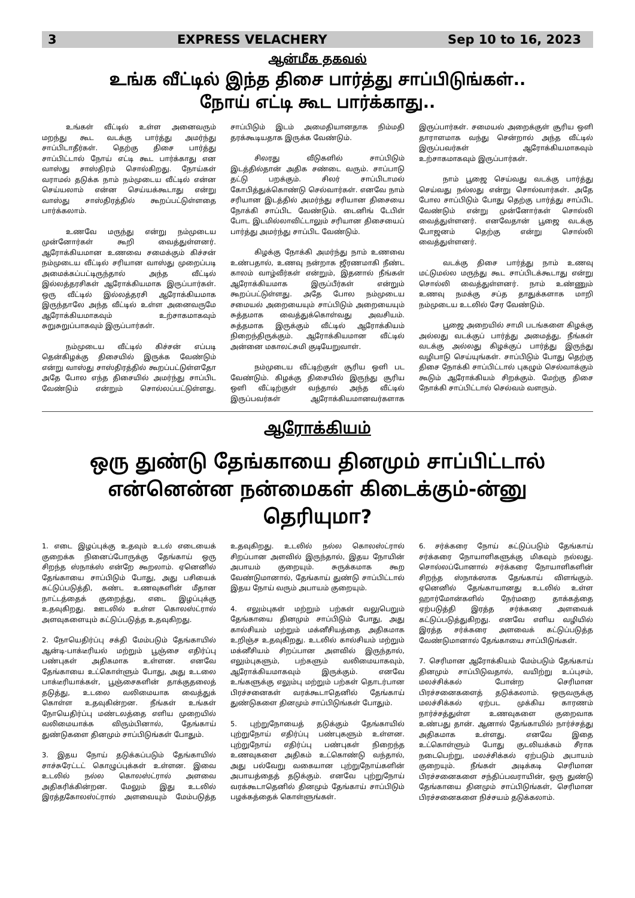3 EXPRESS VELACHERY Sep 10 to 16, 2023
ஆன்மீக தகவல்
உங்க வீட்டில் இந்த திசை பார்த்து சாப்பிடுங்கள்..
நோய் எட்டி கூட பார்க்காது..
உங்கள் வீட்டில் உள்ள அனைவரும் மறந்து கூட வடக்கு பார்த்து அமர்ந்து சாப்பிடாதீர்கள். தெற்கு திசை பார்த்து சாப்பிட்டால் நோய் எட்டி கூட பார்க்காது என வாஸ்து சாஸ்திரம் சொல்கிறது. நோய்கள் வராமல் தடுக்க நாம் நம்முடைய வீட்டில் என்ன செய்யலாம் என்ன செய்யக்கூடாது என்று வாஸ்து சாஸ்திரத்தில் கூறப்பட்டுள்ளதை பார்க்கலாம்.
உணவே மருந்து என்று நம்முடைய முன்னோர்கள் கூறி வைத்துள்ளனர். ஆரோக்கியமான உணவை சமைக்கும் கிச்சன் நம்முடைய வீட்டில் சரியான வாஸ்து முறைப்படி அமைக்கப்பட்டிருந்தால் அந்த வீட்டில் இல்லத்தரசிகள் ஆரோக்கியமாக இருப்பார்கள். ஒரு வீட்டில் இல்லத்தரசி ஆரோக்கியமாக இருந்தாலே அந்த வீட்டில் உள்ள அனைவருமே ஆரோக்கியமாகவும் உற்சாகமாகவும் சுறுசுறுப்பாகவும் இருப்பார்கள்.
நம்முடைய வீட்டில் கிச்சன் எப்படி தென்கிழக்கு திசையில் இருக்க வேண்டும் என்று வாஸ்து சாஸ்திரத்தில் கூறப்பட்டுள்ளதோ அதே போல எந்த திசையில் அமர்ந்து சாப்பிட வேண்டும் என்றும் சொல்லப்பட்டுள்ளது. சாப்பிடும் இடம் அமைதியானதாக நிம்மதி தரக்கூடியதாக இருக்க வேண்டும்.
சிலரது வீடுகளில் சாப்பிடும் இடத்தில்தான் அதிக சண்டை வரும். சாப்பாடு தட்டு பறக்கும். சிலர் சாப்பிடாமல் கோபித்துக்கொண்டு செல்வார்கள். எனவே நாம் சரியான இடத்தில் அமர்ந்து சரியான திசையை நோக்கி சாப்பிட வேண்டும். டைனிங் டேபிள் போட இடமில்லாவிட்டாலும் சரியான திசையைப் பார்த்து அமர்ந்து சாப்பிட வேண்டும்.
கிழக்கு நோக்கி அமர்ந்து நாம் உணவை உண்பதால், உணவு நன்றாக ஜீரணமாகி நீண்ட காலம் வாழ்வீர்கள் என்றும், இதனால் நீங்கள் ஆரோக்கியமாக இருப்பீர்கள் என்றும் கூறப்பட்டுள்ளது. அதே போல நம்முடைய சமையல் அறையையும் சாப்பிடும் அறையையும் சுத்தமாக வைத்துக்கொள்வது அவசியம். சுத்தமாக இருக்கும் வீட்டில் ஆரோக்கியம் நிறைந்திருக்கும். ஆரோக்கியமான வீட்டில் அன்னை மகாலட்சுமி குடியேறுவாள்.
நம்முடைய வீட்டிற்குள் சூரிய ஒளி பட வேண்டும். கிழக்கு திசையில் இருந்து சூரிய ஒளி வீட்டிற்குள் வந்தால் அந்த வீட்டில் இருப்பவர்கள் ஆரோக்கியமானவர்களாக இருப்பார்கள். சமையல் அறைக்குள் சூரிய ஒளி தாராளமாக வந்து சென்றால் அந்த வீட்டில் இருப்பவர்கள் ஆரோக்கியமாகவும் உற்சாகமாகவும் இருப்பார்கள்.
நாம் பூஜை செய்வது வடக்கு பார்த்து செய்வது நல்லது என்று சொல்வார்கள். அதே போல சாப்பிடும் போது தெற்கு பார்த்து சாப்பிட வேண்டும் என்று முன்னோர்கள் சொல்லி வைத்துள்ளனர். எனவேதான் பூஜை வடக்கு போஜனம் தெற்கு என்று சொல்லி வைத்துள்ளனர்.
வடக்கு திசை பார்த்து நாம் உணவு மட்டுமல்ல மருந்து கூட சாப்பிடக்கூடாது என்று சொல்லி வைத்துள்ளனர். நாம் உண்ணும் உணவு நமக்கு சப்த தாதுக்களாக மாறி நம்முடைய உடலில் சேர வேண்டும்.
பூஜை அறையில் சாமி படங்களை கிழக்கு அல்லது வடக்குப் பார்த்து அமைத்து, நீங்கள் வடக்கு அல்லது கிழக்குப் பார்த்து இருந்து வழிபாடு செய்யுங்கள். சாப்பிடும் போது தெற்கு திசை நோக்கி சாப்பிட்டால் புகழும் செல்வாக்கும் கூடும் ஆரோக்கியம் சிறக்கும். மேற்கு திசை நோக்கி சாப்பிட்டால் செல்வம் வளரும்.
ஆரோக்கியம்
ஒரு துண்டு தேங்காயை தினமும் சாப்பிட்டால்
என்னென்ன நன்மைகள் கிடைக்கும்-ன்னு
தெரியுமா?
1. எடை இழப்புக்கு உதவும் உடல் எடையைக் குறைக்க நினைப்போருக்கு தேங்காய் ஒரு சிறந்த ஸ்நாக்ஸ் என்றே கூறலாம். ஏனெனில் தேங்காயை சாப்பிடும் போது, அது பசியைக் கட்டுப்படுத்தி, கண்ட உணவுகளின் மீதான நாட்டத்தைக் குறைத்து, எடை இழப்புக்கு உதவுகிறது. ஊடலில் உள்ள கொலஸ்ட்ரால் அளவுகளையும் கட்டுப்படுத்த உதவுகிறது.
2. நோயெதிர்ப்பு சக்தி மேம்படும் தேங்காயில் ஆன்டி-பாக்டீரியல் மற்றும் பூஞ்சை எதிர்ப்பு பண்புகள் அதிகமாக உள்ளன. எனவே தேங்காயை உட்கொள்ளும் போது, அது உடலை பாக்டீரியாக்கள், பூஞ்சைகளின் தாக்குதலைத் தடுத்து, உடலை வலிமையாக வைத்துக் கொள்ள உதவுகின்றன. நீங்கள் உங்கள் நோயெதிர்ப்பு மண்டலத்தை எளிய முறையில் வலிமையாக்க விரும்பினால், தேங்காய் துண்டுகளை தினமும் சாப்பிடுங்கள் போதும்.
3. இதய நோய் தடுக்கப்படும் தேங்காயில் சாச்சுரேட்டட் கொழுப்புக்கள் உள்ளன. இவை உடலில் நல்ல கொலஸ்ட்ரால் அளவை அதிகரிக்கின்றன. மேலும் இது உடலில் இரத்தகோலஸ்ட்ரால் அளவையும் மேம்படுத்த உதவுகிறது. உடலில் நல்ல கொலஸ்ட்ரால் சிறப்பான அளவில் இருந்தால், இதய நோயின் அபாயம் குறையும். சுருக்கமாக கூற வேண்டுமானால், தேங்காய் துண்டு சாப்பிட்டால் இதய நோய் வரும் அபாயம் குறையும்.
4. எலும்புகள் மற்றும் பற்கள் வலுபெறும் தேங்காயை தினமும் சாப்பிடும் போது, அது கால்சியம் மற்றும் மக்னீசியத்தை அதிகமாக உறிஞ்ச உதவுகிறது. உடலில் கால்சியம் மற்றும் மக்னீசியம் சிறப்பான அளவில் இருந்தால், எலும்புகளும், பற்களும் வலிமையாகவும், ஆரோக்கியமாகவும் இருக்கும். எனவே உங்களுக்கு எலும்பு மற்றும் பற்கள் தொடர்பான பிரச்சனைகள் வரக்கூடாதெனில் தேங்காய் துண்டுகளை தினமும் சாப்பிடுங்கள் போதும்.
5. புற்றுநோயைத் தடுக்கும் தேங்காயில் புற்றுநோய் எதிர்ப்பு பண்புகளும் உள்ளன. புற்றுநோய் எதிர்ப்பு பண்புகள் நிறைந்த உணவுகளை அதிகம் உட்கொண்டு வந்தால், அது பல்வேறு வகையான புற்றுநோய்களின் அபாயத்தைத் தடுக்கும். எனவே புற்றுநோய் வரக்கூடாதெனில் தினமும் தேங்காய் சாப்பிடும் பழக்கத்தைக் கொள்ளுங்கள்.
6. சர்க்கரை நோய் கட்டுப்படும் தேங்காய் சர்க்கரை நோயாளிகளுக்கு மிகவும் நல்லது. சொல்லப்போனால் சர்க்கரை நோயாளிகளின் சிறந்த ஸ்நாக்ஸாக தேங்காய் விளங்கும். ஏனெனில் தேங்காயானது உடலில் உள்ள ஹார்மோன்களில் நேர்மறை தாக்கத்தை ஏற்படுத்தி இரத்த சர்க்கரை அளவைக் கட்டுப்படுத்துகிறது. எனவே எளிய வழியில் இரத்த சர்க்கரை அளவைக் கட்டுப்படுத்த வேண்டுமானால் தேங்காயை சாப்பிடுங்கள்.
7. செரிமான ஆரோக்கியம் மேம்படும் தேங்காய் தினமும் சாப்பிடுவதால், வயிற்று உப்புசம், மலச்சிக்கல் போன்ற செரிமான பிரச்சனைகளைத் தடுக்கலாம். ஒருவருக்கு மலச்சிக்கல் ஏற்பட முக்கிய காரணம் நார்ச்சத்துள்ள உணவுகளை குறைவாக உண்பது தான். ஆனால் தேங்காயில் நார்ச்சத்து அதிகமாக உள்ளது. எனவே இதை உட்கொள்ளும் போது குடலியக்கம் சீராக நடைபெற்று, மலச்சிக்கல் ஏற்படும் அபாயம் குறையும். நீங்கள் அடிக்கடி செரிமான பிரச்சனைகளை சந்திப்பவராயின், ஒரு துண்டு தேங்காயை தினமும் சாப்பிடுங்கள், செரிமான பிரச்சனைகளை நிச்சயம் தடுக்கலாம்.